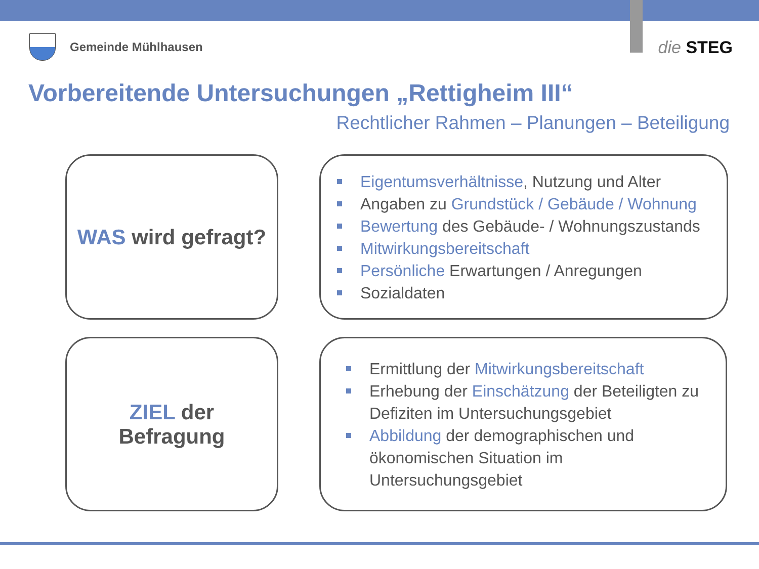Gemeinde Mühlhausen
die STEG
Vorbereitende Untersuchungen „Rettigheim III“
Rechtlicher Rahmen – Planungen – Beteiligung
WAS wird gefragt?
Eigentumsverhältnisse, Nutzung und Alter
Angaben zu Grundstück / Gebäude / Wohnung
Bewertung des Gebäude- / Wohnungszustands
Mitwirkungsbereitschaft
Persönliche Erwartungen / Anregungen
Sozialdaten
ZIEL der
Befragung
Ermittlung der Mitwirkungsbereitschaft
Erhebung der Einschätzung der Beteiligten zu Defiziten im Untersuchungsgebiet
Abbildung der demographischen und ökonomischen Situation im Untersuchungsgebiet